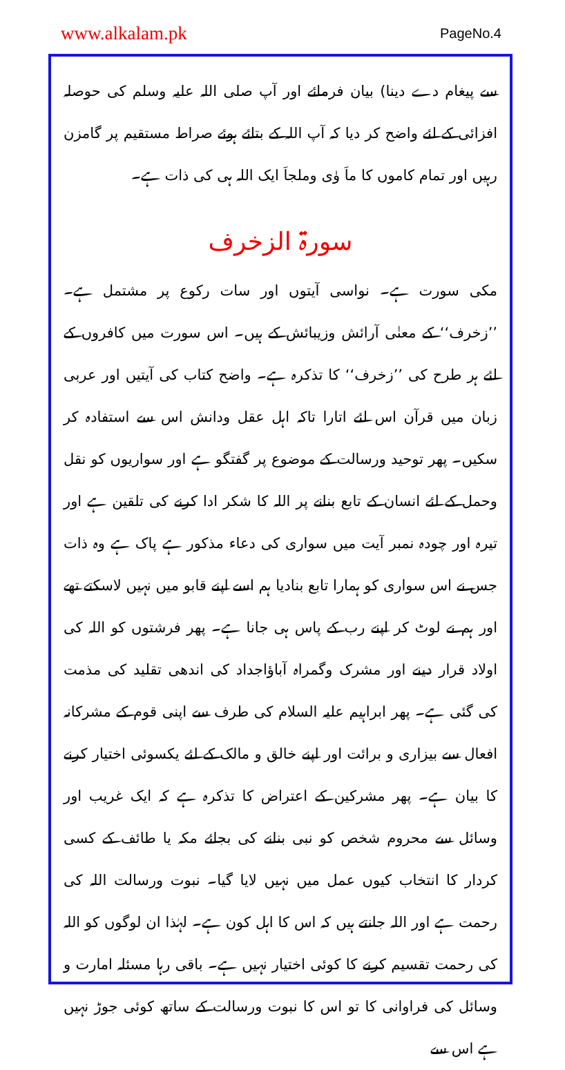www.alkalam.pk PageNo.4
سے پیغام دے دینا) بیان فرمائے اور آپ صلی اللہ علیہ وسلم کی حوصلہ افزائی کے لئے واضح کر دیا کہ آپ اللہ کے بتائے ہوئے صراط مستقیم پر گامزن رہیں اور تمام کاموں کا ماَ وٰی وملجاَ ایک اللہ ہی کی ذات ہے۔
سورۃ الزخرف
مکی سورت ہے۔ نواسی آیتوں اور سات رکوع پر مشتمل ہے۔ ’’زخرف‘‘ کے معنٰی آرائش وزیبائش کے ہیں۔ اس سورت میں کافروں کے لئے ہر طرح کی ’’زخرف‘‘ کا تذکرہ ہے۔ واضح کتاب کی آیتیں اور عربی زبان میں قرآن اس لئے اتارا تاکہ اہل عقل ودانش اس سے استفادہ کر سکیں۔ پھر توحید ورسالت کے موضوع پر گفتگو ہے اور سواریوں کو نقل وحمل کے لئے انسان کے تابع بنانے پر اللہ کا شکر ادا کرنے کی تلقین ہے اور تیرہ اور چودہ نمبر آیت میں سواری کی دعاء مذکور ہے پاک ہے وہ ذات جس نے اس سواری کو ہمارا تابع بنادیا ہم اسے اپنے قابو میں نہیں لاسکتے تھے اور ہم نے لوٹ کر اپنے رب کے پاس ہی جانا ہے۔ پھر فرشتوں کو اللہ کی اولاد قرار دینے اور مشرک وگمراہ آباؤاجداد کی اندھی تقلید کی مذمت کی گئی ہے۔ پھر ابراہیم علیہ السلام کی طرف سے اپنی قوم کے مشرکانہ افعال سے بیزاری و برائت اور اپنے خالق و مالک کے لئے یکسوئی اختیار کرنے کا بیان ہے۔ پھر مشرکین کے اعتراض کا تذکرہ ہے کہ ایک غریب اور وسائل سے محروم شخص کو نبی بنانے کی بجائے مکہ یا طائف کے کسی کردار کا انتخاب کیوں عمل میں نہیں لایا گیا۔ نبوت ورسالت اللہ کی رحمت ہے اور اللہ جانتے ہیں کہ اس کا اہل کون ہے۔ لہٰذا ان لوگوں کو اللہ کی رحمت تقسیم کرنے کا کوئی اختیار نہیں ہے۔ باقی رہا مسئلہ امارت و وسائل کی فراوانی کا تو اس کا نبوت ورسالت کے ساتھ کوئی جوڑ نہیں ہے اس سے